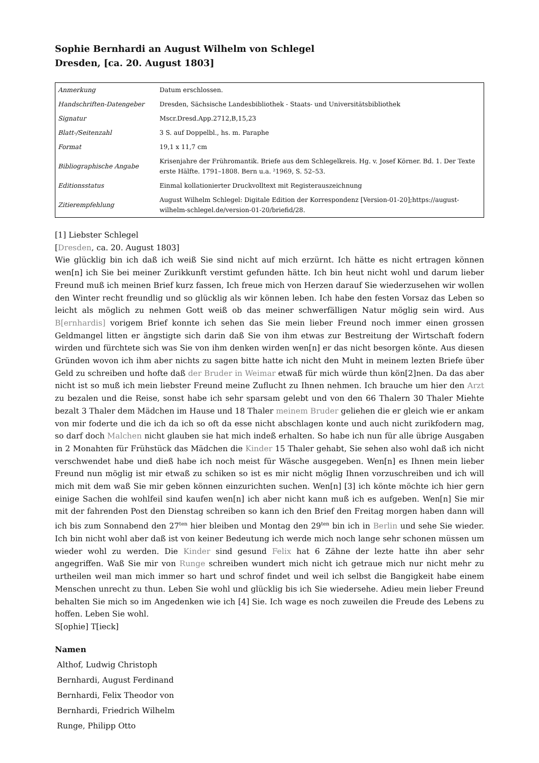Sophie Bernhardi an August Wilhelm von Schlegel
Dresden, [ca. 20. August 1803]
| Anmerkung | Datum erschlossen. |
| Handschriften-Datengeber | Dresden, Sächsische Landesbibliothek - Staats- und Universitätsbibliothek |
| Signatur | Mscr.Dresd.App.2712,B,15,23 |
| Blatt-/Seitenzahl | 3 S. auf Doppelbl., hs. m. Paraphe |
| Format | 19,1 x 11,7 cm |
| Bibliographische Angabe | Krisenjahre der Frühromantik. Briefe aus dem Schlegelkreis. Hg. v. Josef Körner. Bd. 1. Der Texte erste Hälfte. 1791–1808. Bern u.a. ²1969, S. 52–53. |
| Editionsstatus | Einmal kollationierter Druckvolltext mit Registerauszeichnung |
| Zitierempfehlung | August Wilhelm Schlegel: Digitale Edition der Korrespondenz [Version-01-20];https://august-wilhelm-schlegel.de/version-01-20/briefid/28. |
[1] Liebster Schlegel
[Dresden, ca. 20. August 1803]
Wie glücklig bin ich daß ich weiß Sie sind nicht auf mich erzürnt. Ich hätte es nicht ertragen können wen[n] ich Sie bei meiner Zurikkunft verstimt gefunden hätte. Ich bin heut nicht wohl und darum lieber Freund muß ich meinen Brief kurz fassen, Ich freue mich von Herzen darauf Sie wiederzusehen wir wollen den Winter recht freundlig und so glücklig als wir können leben. Ich habe den festen Vorsaz das Leben so leicht als möglich zu nehmen Gott weiß ob das meiner schwerfälligen Natur möglig sein wird. Aus B[ernhardis] vorigem Brief konnte ich sehen das Sie mein lieber Freund noch immer einen grossen Geldmangel litten er ängstigte sich darin daß Sie von ihm etwas zur Bestreitung der Wirtschaft fodern wirden und fürchtete sich was Sie von ihm denken wirden wen[n] er das nicht besorgen könte. Aus diesen Gründen wovon ich ihm aber nichts zu sagen bitte hatte ich nicht den Muht in meinem lezten Briefe über Geld zu schreiben und hofte daß der Bruder in Weimar etwaß für mich würde thun kön[2]nen. Da das aber nicht ist so muß ich mein liebster Freund meine Zuflucht zu Ihnen nehmen. Ich brauche um hier den Arzt zu bezalen und die Reise, sonst habe ich sehr sparsam gelebt und von den 66 Thalern 30 Thaler Miehte bezalt 3 Thaler dem Mädchen im Hause und 18 Thaler meinem Bruder geliehen die er gleich wie er ankam von mir foderte und die ich da ich so oft da esse nicht abschlagen konte und auch nicht zurikfodern mag, so darf doch Malchen nicht glauben sie hat mich indeß erhalten. So habe ich nun für alle übrige Ausgaben in 2 Monahten für Frühstück das Mädchen die Kinder 15 Thaler gehabt, Sie sehen also wohl daß ich nicht verschwendet habe und dieß habe ich noch meist für Wäsche ausgegeben. Wen[n] es Ihnen mein lieber Freund nun möglig ist mir etwaß zu schiken so ist es mir nicht möglig Ihnen vorzuschreiben und ich will mich mit dem waß Sie mir geben können einzurichten suchen. Wen[n] [3] ich könte möchte ich hier gern einige Sachen die wohlfeil sind kaufen wen[n] ich aber nicht kann muß ich es aufgeben. Wen[n] Sie mir mit der fahrenden Post den Dienstag schreiben so kann ich den Brief den Freitag morgen haben dann will ich bis zum Sonnabend den 27<sup>ten</sup> hier bleiben und Montag den 29<sup>ten</sup> bin ich in Berlin und sehe Sie wieder. Ich bin nicht wohl aber daß ist von keiner Bedeutung ich werde mich noch lange sehr schonen müssen um wieder wohl zu werden. Die Kinder sind gesund Felix hat 6 Zähne der lezte hatte ihn aber sehr angegriffen. Waß Sie mir von Runge schreiben wundert mich nicht ich getraue mich nur nicht mehr zu urtheilen weil man mich immer so hart und schrof findet und weil ich selbst die Bangigkeit habe einem Menschen unrecht zu thun. Leben Sie wohl und glücklig bis ich Sie wiedersehe. Adieu mein lieber Freund behalten Sie mich so im Angedenken wie ich [4] Sie. Ich wage es noch zuweilen die Freude des Lebens zu hoffen. Leben Sie wohl.
S[ophie] T[ieck]
Namen
Althof, Ludwig Christoph
Bernhardi, August Ferdinand
Bernhardi, Felix Theodor von
Bernhardi, Friedrich Wilhelm
Runge, Philipp Otto